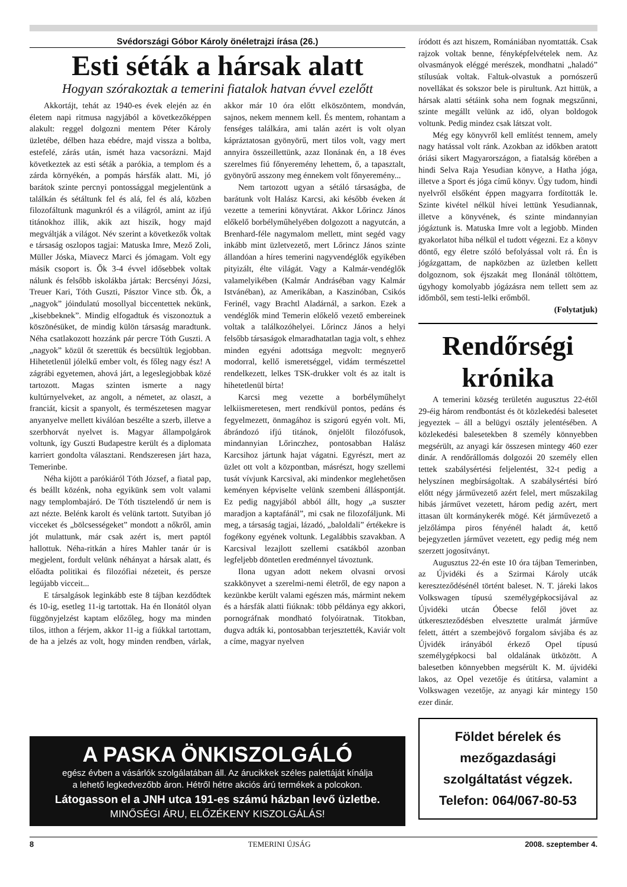Svédországi Góbor Károly önéletrajzi írása (26.)
Esti séták a hársak alatt
Hogyan szórakoztak a temerini fiatalok hatvan évvel ezelőtt
Akkortájt, tehát az 1940-es évek elején az én életem napi ritmusa nagyjából a következőképpen alakult: reggel dolgozni mentem Péter Károly üzletébe, délben haza ebédre, majd vissza a boltba, estefelé, zárás után, ismét haza vacsorázni. Majd következtek az esti séták a parókia, a templom és a zárda környékén, a pompás hársfák alatt. Mi, jó barátok szinte percnyi pontossággal megjelentünk a találkán és sétáltunk fel és alá, fel és alá, közben filozofáltunk magunkról és a világról, amint az ifjú titánokhoz illik, akik azt hiszik, hogy majd megváltják a világot. Név szerint a következők voltak e társaság oszlopos tagjai: Matuska Imre, Mező Zoli, Müller Jóska, Miavecz Marci és jómagam. Volt egy másik csoport is. Ők 3-4 évvel idősebbek voltak nálunk és felsőbb iskolákba jártak: Bercsényi Józsi, Treuer Kari, Tóth Guszti, Pásztor Vince stb. Ők, a „nagyok” jóindulatú mosollyal biccentettek nekünk, „kisebbeknek”. Mindig elfogadtuk és viszonoztuk a köszönésüket, de mindig külön társaság maradtunk. Néha csatlakozott hozzánk pár percre Tóth Guszti. A „nagyok” közül őt szerettük és becsültük legjobban. Hihetetlenül jólelkű ember volt, és főleg nagy ész! A zágrábi egyetemen, ahová járt, a legeslegjobbak közé tartozott. Magas szinten ismerte a nagy kultúrnyelveket, az angolt, a németet, az olaszt, a franciát, kicsit a spanyolt, és természetesen magyar anyanyelve mellett kiválóan beszélte a szerb, illetve a szerbhorvát nyelvet is. Magyar állampolgárok voltunk, így Guszti Budapestre került és a diplomata karriert gondolta választani. Rendszeresen járt haza, Temerinbe.
Néha kijött a parókiáról Tóth József, a fiatal pap, és beállt közénk, noha egyikünk sem volt valami nagy templombajáró. De Tóth tisztelendő úr nem is azt nézte. Belénk karolt és velünk tartott. Sutyiban jó vicceket és „bölcsességeket” mondott a nőkről, amin jót mulattunk, már csak azért is, mert paptól hallottuk. Néha-ritkán a híres Mahler tanár úr is megjelent, fordult velünk néhányat a hársak alatt, és előadta politikai és filozófiai nézeteit, és persze legújabb vicceit...
E társalgások leginkább este 8 tájban kezdődtek és 10-ig, esetleg 11-ig tartottak. Ha én Ilonától olyan függönyjelzést kaptam előzőleg, hogy ma minden tilos, itthon a férjem, akkor 11-ig a fiúkkal tartottam, de ha a jelzés az volt, hogy minden rendben, várlak, akkor már 10 óra előtt elköszöntem, mondván, sajnos, nekem mennem kell. És mentem, rohantam a fenséges találkára, ami talán azért is volt olyan kápráztatosan gyönyörű, mert tilos volt, vagy mert annyira összeillettünk, azaz Ilonának én, a 18 éves szerelmes fiú főnyeremény lehettem, ő, a tapasztalt, gyönyörű asszony meg énnekem volt főnyeremény...
Nem tartozott ugyan a sétáló társaságba, de barátunk volt Halász Karcsi, aki később éveken át vezette a temerini könyvtárat. Akkor Lőrincz János előkelő borbélyműhelyében dolgozott a nagyutcán, a Brenhard-féle nagymalom mellett, mint segéd vagy inkább mint üzletvezető, mert Lőrincz János szinte állandóan a híres temerini nagyvendéglők egyikében pityizált, élte világát. Vagy a Kalmár-vendéglők valamelyikében (Kalmár Andráséban vagy Kalmár Istvánéban), az Amerikában, a Kaszinóban, Csikós Ferinél, vagy Brachtl Aladárnál, a sarkon. Ezek a vendéglők mind Temerin előkelő vezető embereinek voltak a találkozóhelyei. Lőrincz János a helyi felsőbb társaságok elmaradhatatlan tagja volt, s ehhez minden egyéni adottsága megvolt: megnyerő modorral, kellő ismeretséggel, vidám természettel rendelkezett, lelkes TSK-drukker volt és az italt is hihetetlenül bírta!
Karcsi meg vezette a borbélyműhelyt lelkiismeretesen, mert rendkívül pontos, pedáns és fegyelmezett, önmagához is szigorú egyén volt. Mi, ábrándozó ifjú titánok, önjelölt filozófusok, mindannyian Lőrinczhez, pontosabban Halász Karcsihoz jártunk hajat vágatni. Egyrészt, mert az üzlet ott volt a központban, másrészt, hogy szellemi tusát vívjunk Karcsival, aki mindenkor meglehetősen keményen képviselte velünk szembeni álláspontját. Ez pedig nagyjából abból állt, hogy „a suszter maradjon a kaptafánál”, mi csak ne filozofáljunk. Mi meg, a társaság tagjai, lázadó, „baloldali” értékekre is fogékony egyének voltunk. Legalábbis szavakban. A Karcsival lezajlott szellemi csatákból azonban legfeljebb döntetlen eredménnyel távoztunk.
Ilona ugyan adott nekem olvasni orvosi szakkönyvet a szerelmi-nemi életről, de egy napon a kezünkbe került valami egészen más, mármint nekem és a hársfák alatti fiúknak: több példánya egy akkori, pornográfnak mondható folyóiratnak. Titokban, dugva adták ki, pontosabban terjesztették, Kaviár volt a címe, magyar nyelven
A PASKA ÖNKISZOLGÁLÓ
egész évben a vásárlók szolgálatában áll. Az árucikkek széles palettáját kínálja
a lehető legkedvezőbb áron. Hétről hétre akciós árú termékek a polcokon.
Látogasson el a JNH utca 191-es számú házban levő üzletbe.
MINŐSÉGI ÁRU, ELŐZÉKENY KISZOLGÁLÁS!
íródott és azt hiszem, Romániában nyomtatták. Csak rajzok voltak benne, fényképfelvételek nem. Az olvasmányok eléggé merészek, mondhatni „haladó” stílusúak voltak. Faltuk-olvastuk a pornószerű novellákat és sokszor bele is pirultunk. Azt hittük, a hársak alatti sétáink soha nem fognak megszűnni, szinte megállt velünk az idő, olyan boldogok voltunk. Pedig mindez csak látszat volt.
Még egy könyvről kell említést tennem, amely nagy hatással volt ránk. Azokban az időkben aratott óriási sikert Magyarországon, a fiatalság körében a hindi Selva Raja Yesudian könyve, a Hatha jóga, illetve a Sport és jóga című könyv. Úgy tudom, hindi nyelvről elsőként éppen magyarra fordították le. Szinte kivétel nélkül hívei lettünk Yesudiannak, illetve a könyvének, és szinte mindannyian jógáztunk is. Matuska Imre volt a legjobb. Minden gyakorlatot hiba nélkül el tudott végezni. Ez a könyv döntő, egy életre szóló befolyással volt rá. Én is jógázgattam, de napközben az üzletben kellett dolgoznom, sok éjszakát meg Ilonánál töltöttem, úgyhogy komolyabb jógázásra nem tellett sem az időmből, sem testi-lelki erőmből.
(Folytatjuk)
Rendőrségi krónika
A temerini község területén augusztus 22-étől 29-éig három rendbontást és öt közlekedési balesetet jegyeztek – áll a belügyi osztály jelentésében. A közlekedési balesetekben 8 személy könnyebben megsérült, az anyagi kár összesen mintegy 460 ezer dinár. A rendőrállomás dolgozói 20 személy ellen tettek szabálysértési feljelentést, 32-t pedig a helyszínen megbírságoltak. A szabálysértési bíró előtt négy járművezető azért felel, mert műszakilag hibás járművet vezetett, három pedig azért, mert ittasan ült kormánykerék mögé. Két járművezető a jelzőlámpa piros fényénél haladt át, kettő bejegyzetlen járművet vezetett, egy pedig még nem szerzett jogosítványt.
Augusztus 22-én este 10 óra tájban Temerinben, az Újvidéki és a Szirmai Károly utcák kereszteződésénél történt baleset. N. T. járeki lakos Volkswagen típusú személygépkocsijával az Újvidéki utcán Óbecse felől jövet az útkereszteződésben elvesztette uralmát járműve felett, áttért a szembejövő forgalom sávjába és az Újvidék irányából érkező Opel típusú személygépkocsi bal oldalának ütközött. A balesetben könnyebben megsérült K. M. újvidéki lakos, az Opel vezetője és útitársa, valamint a Volkswagen vezetője, az anyagi kár mintegy 150 ezer dinár.
Földet bérelek és mezőgazdasági szolgáltatást végzek.
Telefon: 064/067-80-53
8 TEMERINI ÚJSÁG 2008. szeptember 4.